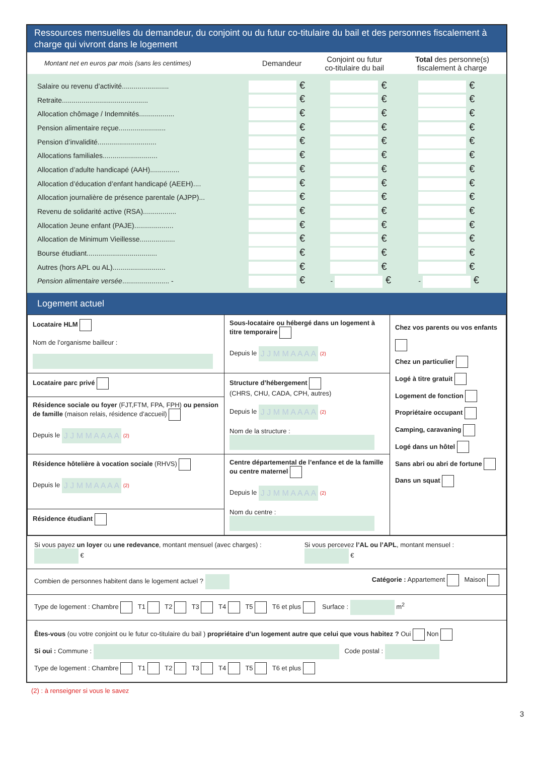Ressources mensuelles du demandeur, du conjoint ou du futur co-titulaire du bail et des personnes fiscalement à charge qui vivront dans le logement
| Montant net en euros par mois (sans les centimes) | Demandeur | Conjoint ou futur co-titulaire du bail | Total des personne(s) fiscalement à charge |
| Salaire ou revenu d’activité........................ | € | € | € |
| Retraite............................................ | € | € | € |
| Allocation chômage / Indemnités.................. | € | € | € |
| Pension alimentaire reçue........................ | € | € | € |
| Pension d’invalidité.............................. | € | € | € |
| Allocations familiales............................ | € | € | € |
| Allocation d’adulte handicapé (AAH)............... | € | € | € |
| Allocation d’éducation d’enfant handicapé (AEEH).... | € | € | € |
| Allocation journalière de présence parentale (AJPP)... | € | € | € |
| Revenu de solidarité active (RSA)................. | € | € | € |
| Allocation Jeune enfant (PAJE).................... | € | € | € |
| Allocation de Minimum Vieillesse.................. | € | € | € |
| Bourse étudiant.................................... | € | € | € |
| Autres (hors APL ou AL)........................... | € | € | € |
| Pension alimentaire versée ........................ - | € | - € | - € |
Logement actuel
| Locataire HLM Nom de l’organisme bailleur : | Sous-locataire ou hébergé dans un logement à titre temporaire Depuis le J J M M A A A A (2) | Chez vos parents ou vos enfants Chez un particulier Logé à titre gratuit Logement de fonction Propriétaire occupant Camping, caravaning Logé dans un hôtel Sans abri ou abri de fortune Dans un squat |
| Locataire parc privé | Structure d’hébergement (CHRS, CHU, CADA, CPH, autres) Depuis le J J M M A A A A (2) Nom de la structure : | |
| Résidence sociale ou foyer (FJT,FTM, FPA, FPH) ou pension de famille (maison relais, résidence d’accueil) Depuis le J J M M A A A A (2) | | |
| Résidence hôtelière à vocation sociale (RHVS) Depuis le J J M M A A A A (2) | Centre départemental de l’enfance et de la famille ou centre maternel Depuis le J J M M A A A A (2) Nom du centre : | |
| Résidence étudiant | | |
Si vous payez un loyer ou une redevance, montant mensuel (avec charges) : € Si vous percevez l’AL ou l’APL, montant mensuel : €
Combien de personnes habitent dans le logement actuel ? Catégorie : Appartement Maison
Type de logement : Chambre T1 T2 T3 T4 T5 T6 et plus Surface : m<sup>2</sup>
Êtes-vous (ou votre conjoint ou le futur co-titulaire du bail ) propriétaire d’un logement autre que celui que vous habitez ? Oui Non
Si oui : Commune : Code postal :
Type de logement : Chambre T1 T2 T3 T4 T5 T6 et plus
(2) : à renseigner si vous le savez
3